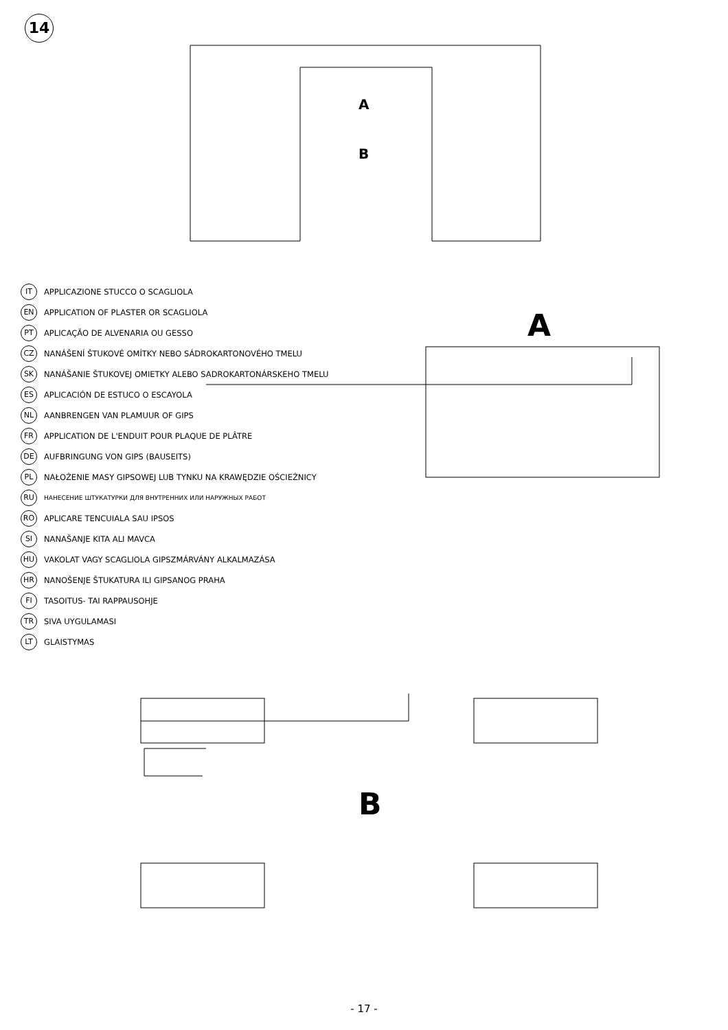14
A
B
IT APPLICAZIONE STUCCO O SCAGLIOLA
EN APPLICATION OF PLASTER OR SCAGLIOLA
PT APLICAÇÃO DE ALVENARIA OU GESSO
CZ NANÁŠENÍ ŠTUKOVÉ OMÍTKY NEBO SÁDROKARTONOVÉHO TMELU
SK NANÁŠANIE ŠTUKOVEJ OMIETKY ALEBO SADROKARTONÁRSKEHO TMELU
ES APLICACIÓN DE ESTUCO O ESCAYOLA
NL AANBRENGEN VAN PLAMUUR OF GIPS
FR APPLICATION DE L'ENDUIT POUR PLAQUE DE PLÂTRE
DE AUFBRINGUNG VON GIPS (BAUSEITS)
PL NAŁOŻENIE MASY GIPSOWEJ LUB TYNKU NA KRAWĘDZIE OŚCIEŻNICY
RU НАНЕСЕНИЕ ШТУКАТУРКИ ДЛЯ ВНУТРЕННИХ ИЛИ НАРУЖНЫХ РАБОТ
RO APLICARE TENCUIALA SAU IPSOS
SI NANAŠANJE KITA ALI MAVCA
HU VAKOLAT VAGY SCAGLIOLA GIPSZMÁRVÁNY ALKALMAZÁSA
HR NANOŠENJE ŠTUKATURA ILI GIPSANOG PRAHA
FI TASOITUS- TAI RAPPAUSOHJE
TR SIVA UYGULAMASI
LT GLAISTYMAS
A
B
- 17 -